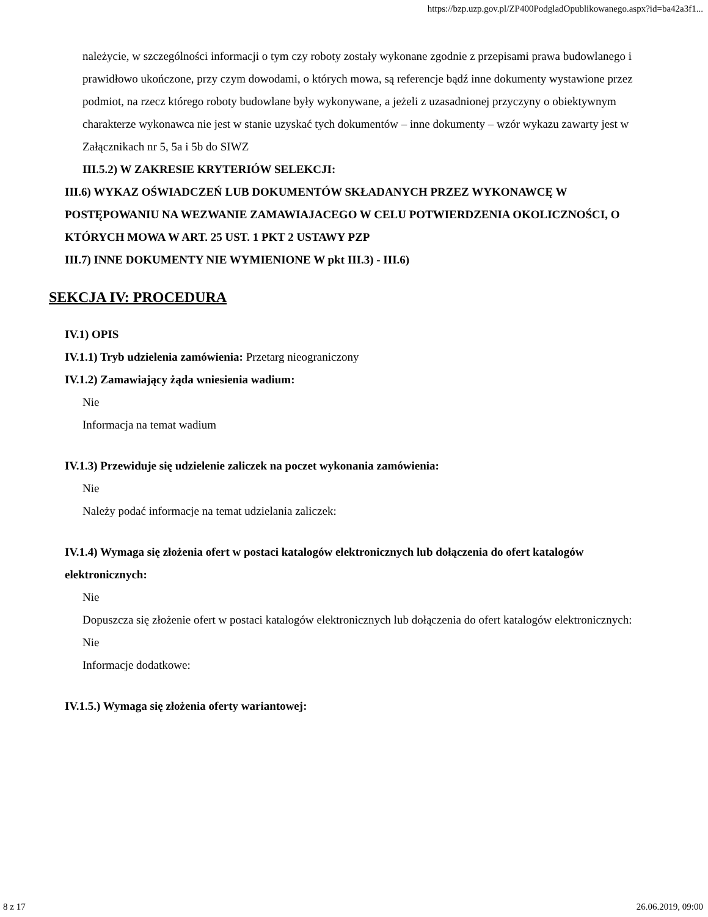https://bzp.uzp.gov.pl/ZP400PodgladOpublikowanego.aspx?id=ba42a3f1...
należycie, w szczególności informacji o tym czy roboty zostały wykonane zgodnie z przepisami prawa budowlanego i prawidłowo ukończone, przy czym dowodami, o których mowa, są referencje bądź inne dokumenty wystawione przez podmiot, na rzecz którego roboty budowlane były wykonywane, a jeżeli z uzasadnionej przyczyny o obiektywnym charakterze wykonawca nie jest w stanie uzyskać tych dokumentów – inne dokumenty – wzór wykazu zawarty jest w Załącznikach nr 5, 5a i 5b do SIWZ
III.5.2) W ZAKRESIE KRYTERIÓW SELEKCJI:
III.6) WYKAZ OŚWIADCZEŃ LUB DOKUMENTÓW SKŁADANYCH PRZEZ WYKONAWCĘ W POSTĘPOWANIU NA WEZWANIE ZAMAWIAJACEGO W CELU POTWIERDZENIA OKOLICZNOŚCI, O KTÓRYCH MOWA W ART. 25 UST. 1 PKT 2 USTAWY PZP
III.7) INNE DOKUMENTY NIE WYMIENIONE W pkt III.3) - III.6)
SEKCJA IV: PROCEDURA
IV.1) OPIS
IV.1.1) Tryb udzielenia zamówienia: Przetarg nieograniczony
IV.1.2) Zamawiający żąda wniesienia wadium:
Nie
Informacja na temat wadium
IV.1.3) Przewiduje się udzielenie zaliczek na poczet wykonania zamówienia:
Nie
Należy podać informacje na temat udzielania zaliczek:
IV.1.4) Wymaga się złożenia ofert w postaci katalogów elektronicznych lub dołączenia do ofert katalogów elektronicznych:
Nie
Dopuszcza się złożenie ofert w postaci katalogów elektronicznych lub dołączenia do ofert katalogów elektronicznych:
Nie
Informacje dodatkowe:
IV.1.5.) Wymaga się złożenia oferty wariantowej:
8 z 17 26.06.2019, 09:00